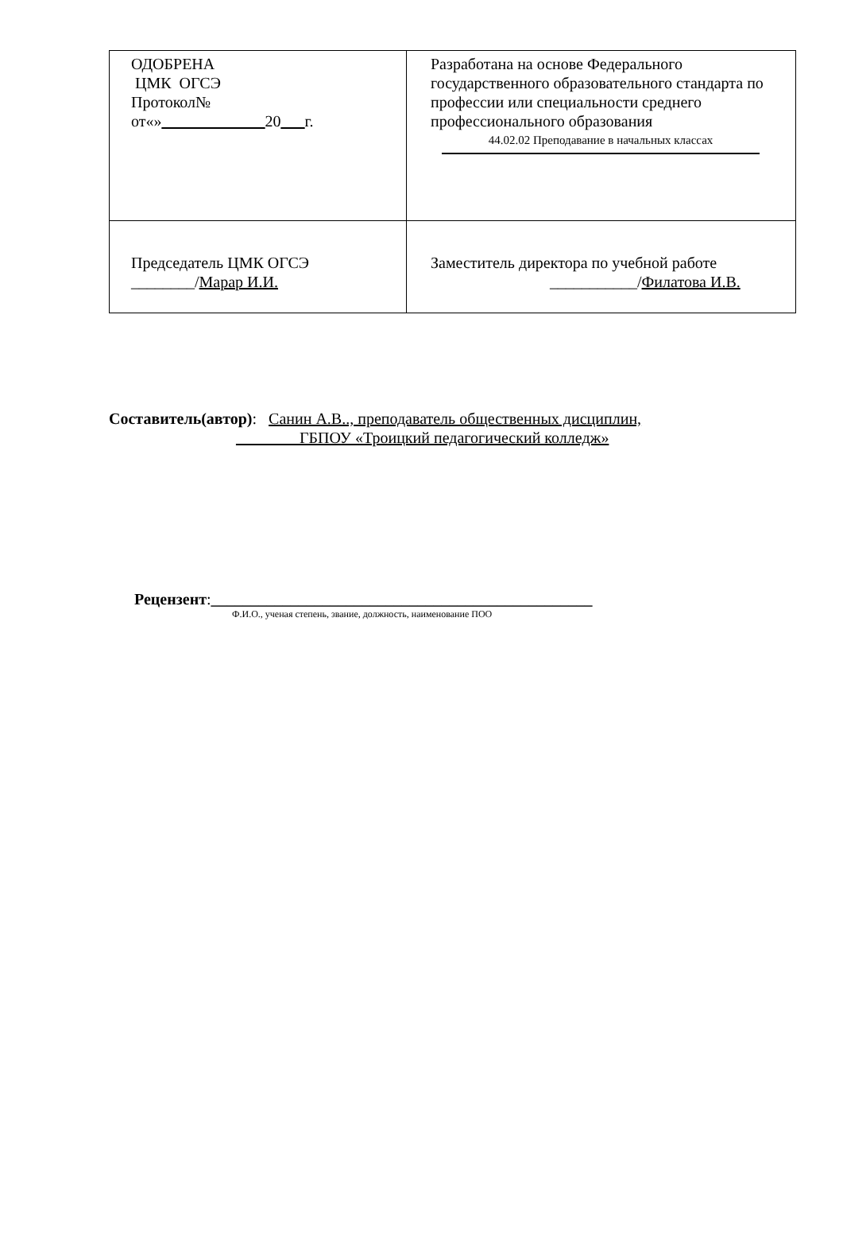| ОДОБРЕНА ЦМК ОГСЭ Протокол№ от«» _____________ 20 ___ г. | Разработана на основе Федерального государственного образовательного стандарта по профессии или специальности среднего профессионального образования 44.02.02 Преподавание в начальных классах |
| Председатель ЦМК ОГСЭ ________/ Марар И.И. | Заместитель директора по учебной работе ___________/ Филатова И.В. |
Составитель(автор): Санин А.В.., преподаватель общественных дисциплин,
________ГБПОУ «Троицкий педагогический колледж»
Рецензент:________________________________________________
Ф.И.О., ученая степень, звание, должность, наименование ПОО